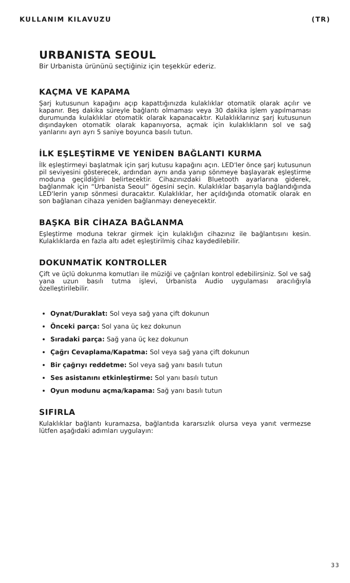KULLANIM KILAVUZU (TR)
URBANISTA SEOUL
Bir Urbanista ürününü seçtiğiniz için teşekkür ederiz.
KAÇMA VE KAPAMA
Şarj kutusunun kapağını açıp kapattığınızda kulaklıklar otomatik olarak açılır ve kapanır. Beş dakika süreyle bağlantı olmaması veya 30 dakika işlem yapılmaması durumunda kulaklıklar otomatik olarak kapanacaktır. Kulaklıklarınız şarj kutusunun dışındayken otomatik olarak kapanıyorsa, açmak için kulaklıkların sol ve sağ yanlarını ayrı ayrı 5 saniye boyunca basılı tutun.
İLK EŞLEŞTİRME VE YENİDEN BAĞLANTI KURMA
İlk eşleştirmeyi başlatmak için şarj kutusu kapağını açın. LED'ler önce şarj kutusunun pil seviyesini gösterecek, ardından aynı anda yanıp sönmeye başlayarak eşleştirme moduna geçildiğini belirtecektir. Cihazınızdaki Bluetooth ayarlarına giderek, bağlanmak için “Urbanista Seoul” ögesini seçin. Kulaklıklar başarıyla bağlandığında LED'lerin yanıp sönmesi duracaktır. Kulaklıklar, her açıldığında otomatik olarak en son bağlanan cihaza yeniden bağlanmayı deneyecektir.
BAŞKA BİR CİHAZA BAĞLANMA
Eşleştirme moduna tekrar girmek için kulaklığın cihazınız ile bağlantısını kesin. Kulaklıklarda en fazla altı adet eşleştirilmiş cihaz kaydedilebilir.
DOKUNMATİK KONTROLLER
Çift ve üçlü dokunma komutları ile müziği ve çağrıları kontrol edebilirsiniz. Sol ve sağ yana uzun basılı tutma işlevi, Urbanista Audio uygulaması aracılığıyla özelleştirilebilir.
Oynat/Duraklat: Sol veya sağ yana çift dokunun
Önceki parça: Sol yana üç kez dokunun
Sıradaki parça: Sağ yana üç kez dokunun
Çağrı Cevaplama/Kapatma: Sol veya sağ yana çift dokunun
Bir çağrıyı reddetme: Sol veya sağ yanı basılı tutun
Ses asistanını etkinleştirme: Sol yanı basılı tutun
Oyun modunu açma/kapama: Sağ yanı basılı tutun
SIFIRLA
Kulaklıklar bağlantı kuramazsa, bağlantıda kararsızlık olursa veya yanıt vermezse lütfen aşağıdaki adımları uygulayın:
33